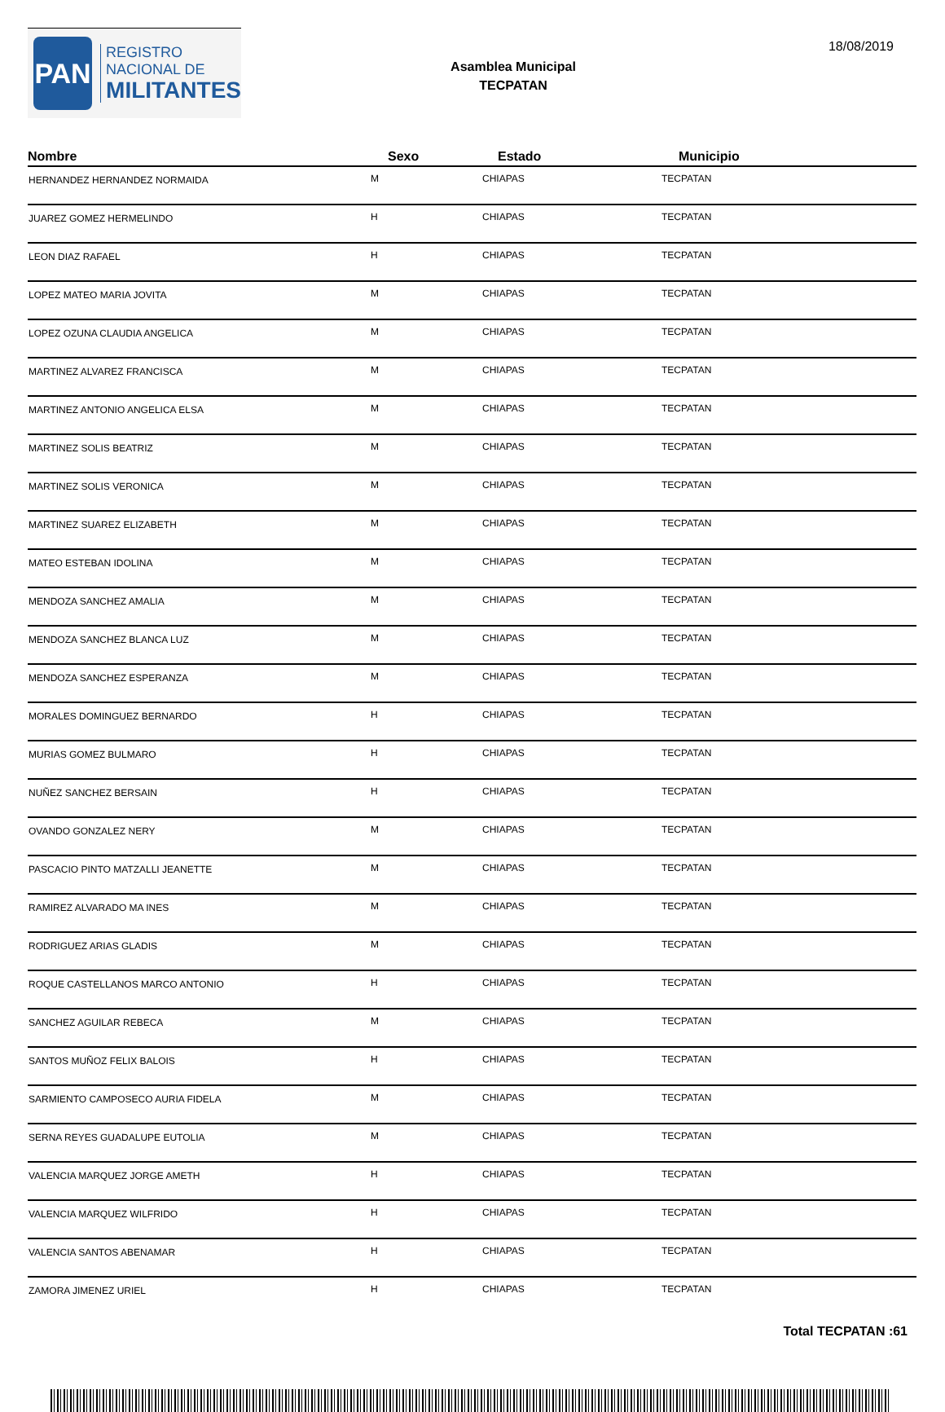PAN
REGISTRO
NACIONAL DE
MILITANTES
Asamblea Municipal
TECPATAN
18/08/2019
| Nombre | Sexo | Estado | Municipio |
| --- | --- | --- | --- |
| HERNANDEZ HERNANDEZ NORMAIDA | M | CHIAPAS | TECPATAN |
| JUAREZ GOMEZ HERMELINDO | H | CHIAPAS | TECPATAN |
| LEON DIAZ RAFAEL | H | CHIAPAS | TECPATAN |
| LOPEZ MATEO MARIA JOVITA | M | CHIAPAS | TECPATAN |
| LOPEZ OZUNA CLAUDIA ANGELICA | M | CHIAPAS | TECPATAN |
| MARTINEZ ALVAREZ FRANCISCA | M | CHIAPAS | TECPATAN |
| MARTINEZ ANTONIO ANGELICA ELSA | M | CHIAPAS | TECPATAN |
| MARTINEZ SOLIS BEATRIZ | M | CHIAPAS | TECPATAN |
| MARTINEZ SOLIS VERONICA | M | CHIAPAS | TECPATAN |
| MARTINEZ SUAREZ ELIZABETH | M | CHIAPAS | TECPATAN |
| MATEO ESTEBAN IDOLINA | M | CHIAPAS | TECPATAN |
| MENDOZA SANCHEZ AMALIA | M | CHIAPAS | TECPATAN |
| MENDOZA SANCHEZ BLANCA LUZ | M | CHIAPAS | TECPATAN |
| MENDOZA SANCHEZ ESPERANZA | M | CHIAPAS | TECPATAN |
| MORALES DOMINGUEZ BERNARDO | H | CHIAPAS | TECPATAN |
| MURIAS GOMEZ BULMARO | H | CHIAPAS | TECPATAN |
| NUÑEZ SANCHEZ BERSAIN | H | CHIAPAS | TECPATAN |
| OVANDO GONZALEZ NERY | M | CHIAPAS | TECPATAN |
| PASCACIO PINTO MATZALLI JEANETTE | M | CHIAPAS | TECPATAN |
| RAMIREZ ALVARADO MA INES | M | CHIAPAS | TECPATAN |
| RODRIGUEZ ARIAS GLADIS | M | CHIAPAS | TECPATAN |
| ROQUE CASTELLANOS MARCO ANTONIO | H | CHIAPAS | TECPATAN |
| SANCHEZ AGUILAR REBECA | M | CHIAPAS | TECPATAN |
| SANTOS MUÑOZ FELIX BALOIS | H | CHIAPAS | TECPATAN |
| SARMIENTO CAMPOSECO AURIA FIDELA | M | CHIAPAS | TECPATAN |
| SERNA REYES GUADALUPE EUTOLIA | M | CHIAPAS | TECPATAN |
| VALENCIA MARQUEZ JORGE AMETH | H | CHIAPAS | TECPATAN |
| VALENCIA MARQUEZ WILFRIDO | H | CHIAPAS | TECPATAN |
| VALENCIA SANTOS ABENAMAR | H | CHIAPAS | TECPATAN |
| ZAMORA JIMENEZ URIEL | H | CHIAPAS | TECPATAN |
Total TECPATAN :61